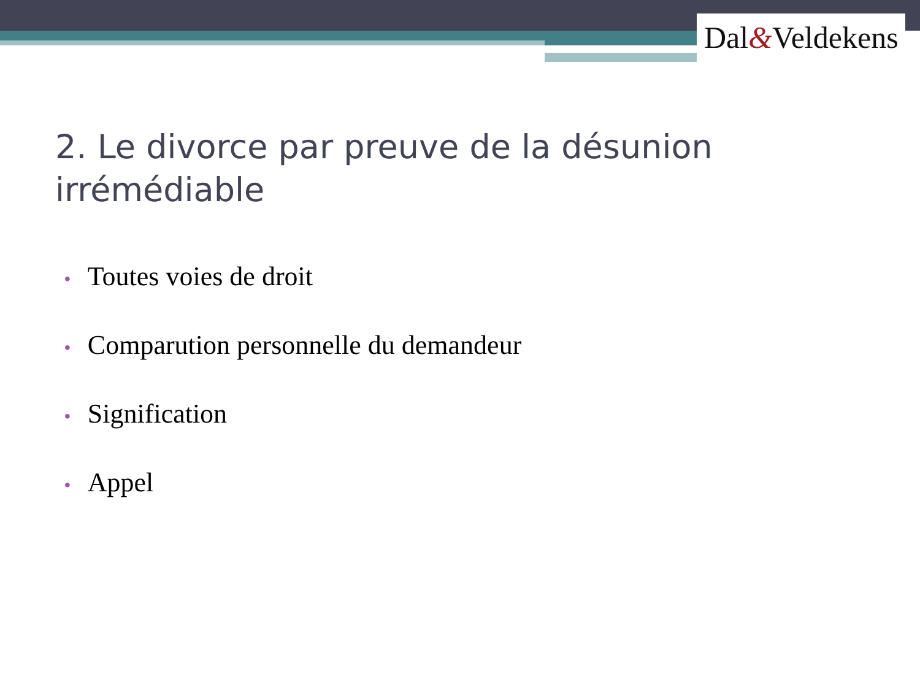Dal&Veldekens
2. Le divorce par preuve de la désunion irrémédiable
• Toutes voies de droit
• Comparution personnelle du demandeur
• Signification
• Appel